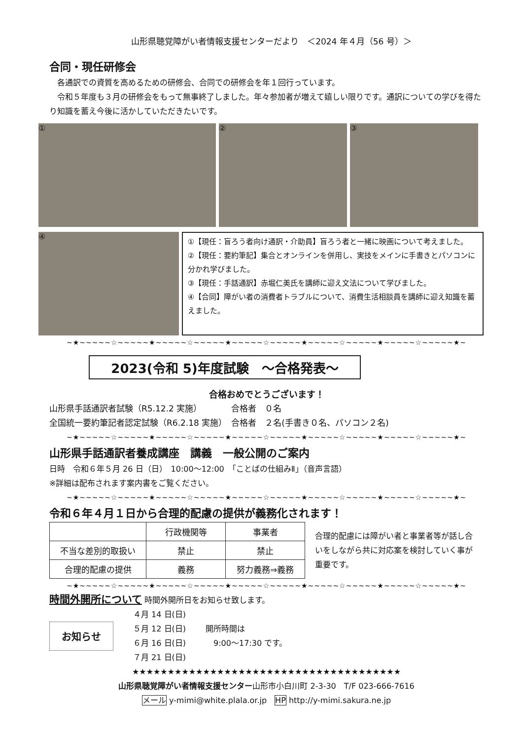山形県聴覚障がい者情報支援センターだより　＜2024 年４月（56 号）＞
合同・現任研修会
　各通訳での資質を高めるための研修会、合同での研修会を年１回行っています。
　令和５年度も３月の研修会をもって無事終了しました。年々参加者が増えて嬉しい限りです。通訳についての学びを得たり知識を蓄え今後に活かしていただきたいです。
① ② ③
④
①【現任：盲ろう者向け通訳・介助員】盲ろう者と一緒に映画について考えました。
②【現任：要約筆記】集合とオンラインを併用し、実技をメインに手書きとパソコンに分かれ学びました。
③【現任：手話通訳】赤堀仁美氏を講師に迎え文法について学びました。
④【合同】障がい者の消費者トラブルについて、消費生活相談員を講師に迎え知識を蓄えました。
~★~~~~~☆~~~~~★~~~~~☆~~~~~★~~~~~☆~~~~~★~~~~~☆~~~~~★~~~~~☆~~~~~★~
2023(令和 5)年度試験　～合格発表～
合格おめでとうございます！
山形県手話通訳者試験（R5.12.2 実施）　　　　合格者　０名
全国統一要約筆記者認定試験（R6.2.18 実施）　合格者　２名(手書き０名、パソコン２名)
~★~~~~~☆~~~~~★~~~~~☆~~~~~★~~~~~☆~~~~~★~~~~~☆~~~~~★~~~~~☆~~~~~★~
山形県手話通訳者養成講座　講義　一般公開のご案内
日時　令和６年５月 26 日（日）　10:00～12:00　「ことばの仕組みⅡ」（音声言語）
※詳細は配布されます案内書をご覧ください。
~★~~~~~☆~~~~~★~~~~~☆~~~~~★~~~~~☆~~~~~★~~~~~☆~~~~~★~~~~~☆~~~~~★~
令和６年４月１日から合理的配慮の提供が義務化されます！
| | 行政機関等 | 事業者 |
| --- | --- | --- |
| 不当な差別的取扱い | 禁止 | 禁止 |
| 合理的配慮の提供 | 義務 | 努力義務⇒義務 |
合理的配慮には障がい者と事業者等が話し合いをしながら共に対応案を検討していく事が重要です。
~★~~~~~☆~~~~~★~~~~~☆~~~~~★~~~~~☆~~~~~★~~~~~☆~~~~~★~~~~~☆~~~~~★~
時間外開所について 時間外開所日をお知らせ致します。
お知らせ
４月 14 日(日)
５月 12 日(日)
６月 16 日(日)
７月 21 日(日)
開所時間は
　9:00～17:30 です。
★★★★★★★★★★★★★★★★★★★★★★★★★★★★★★★★★★★★★★
山形県聴覚障がい者情報支援センター山形市小白川町 2-3-30　T/F 023-666-7616
メール y-mimi@white.plala.or.jp　HP http://y-mimi.sakura.ne.jp